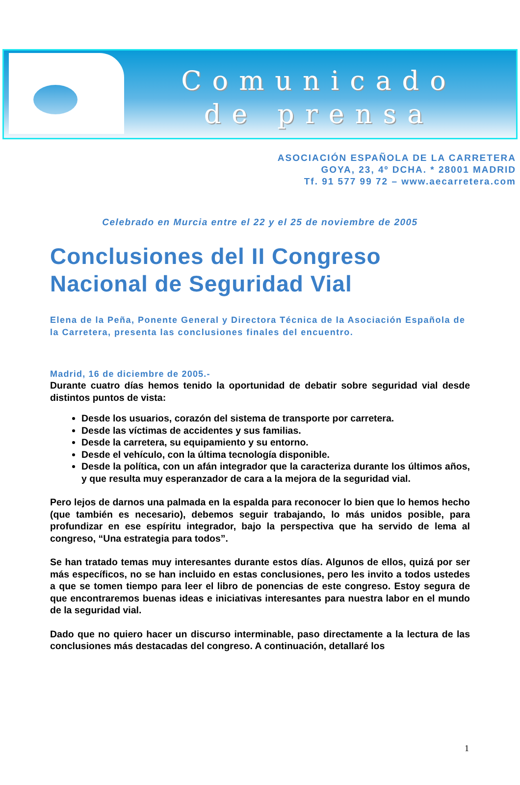Comunicado
de prensa
ASOCIACIÓN ESPAÑOLA DE LA CARRETERA
GOYA, 23, 4º DCHA. * 28001 MADRID
Tf. 91 577 99 72 – www.aecarretera.com
Celebrado en Murcia entre el 22 y el 25 de noviembre de 2005
Conclusiones del II Congreso Nacional de Seguridad Vial
Elena de la Peña, Ponente General y Directora Técnica de la Asociación Española de la Carretera, presenta las conclusiones finales del encuentro.
Madrid, 16 de diciembre de 2005.-
Durante cuatro días hemos tenido la oportunidad de debatir sobre seguridad vial desde distintos puntos de vista:
Desde los usuarios, corazón del sistema de transporte por carretera.
Desde las víctimas de accidentes y sus familias.
Desde la carretera, su equipamiento y su entorno.
Desde el vehículo, con la última tecnología disponible.
Desde la política, con un afán integrador que la caracteriza durante los últimos años, y que resulta muy esperanzador de cara a la mejora de la seguridad vial.
Pero lejos de darnos una palmada en la espalda para reconocer lo bien que lo hemos hecho (que también es necesario), debemos seguir trabajando, lo más unidos posible, para profundizar en ese espíritu integrador, bajo la perspectiva que ha servido de lema al congreso, “Una estrategia para todos”.
Se han tratado temas muy interesantes durante estos días. Algunos de ellos, quizá por ser más específicos, no se han incluido en estas conclusiones, pero les invito a todos ustedes a que se tomen tiempo para leer el libro de ponencias de este congreso. Estoy segura de que encontraremos buenas ideas e iniciativas interesantes para nuestra labor en el mundo de la seguridad vial.
Dado que no quiero hacer un discurso interminable, paso directamente a la lectura de las conclusiones más destacadas del congreso. A continuación, detallaré los
1